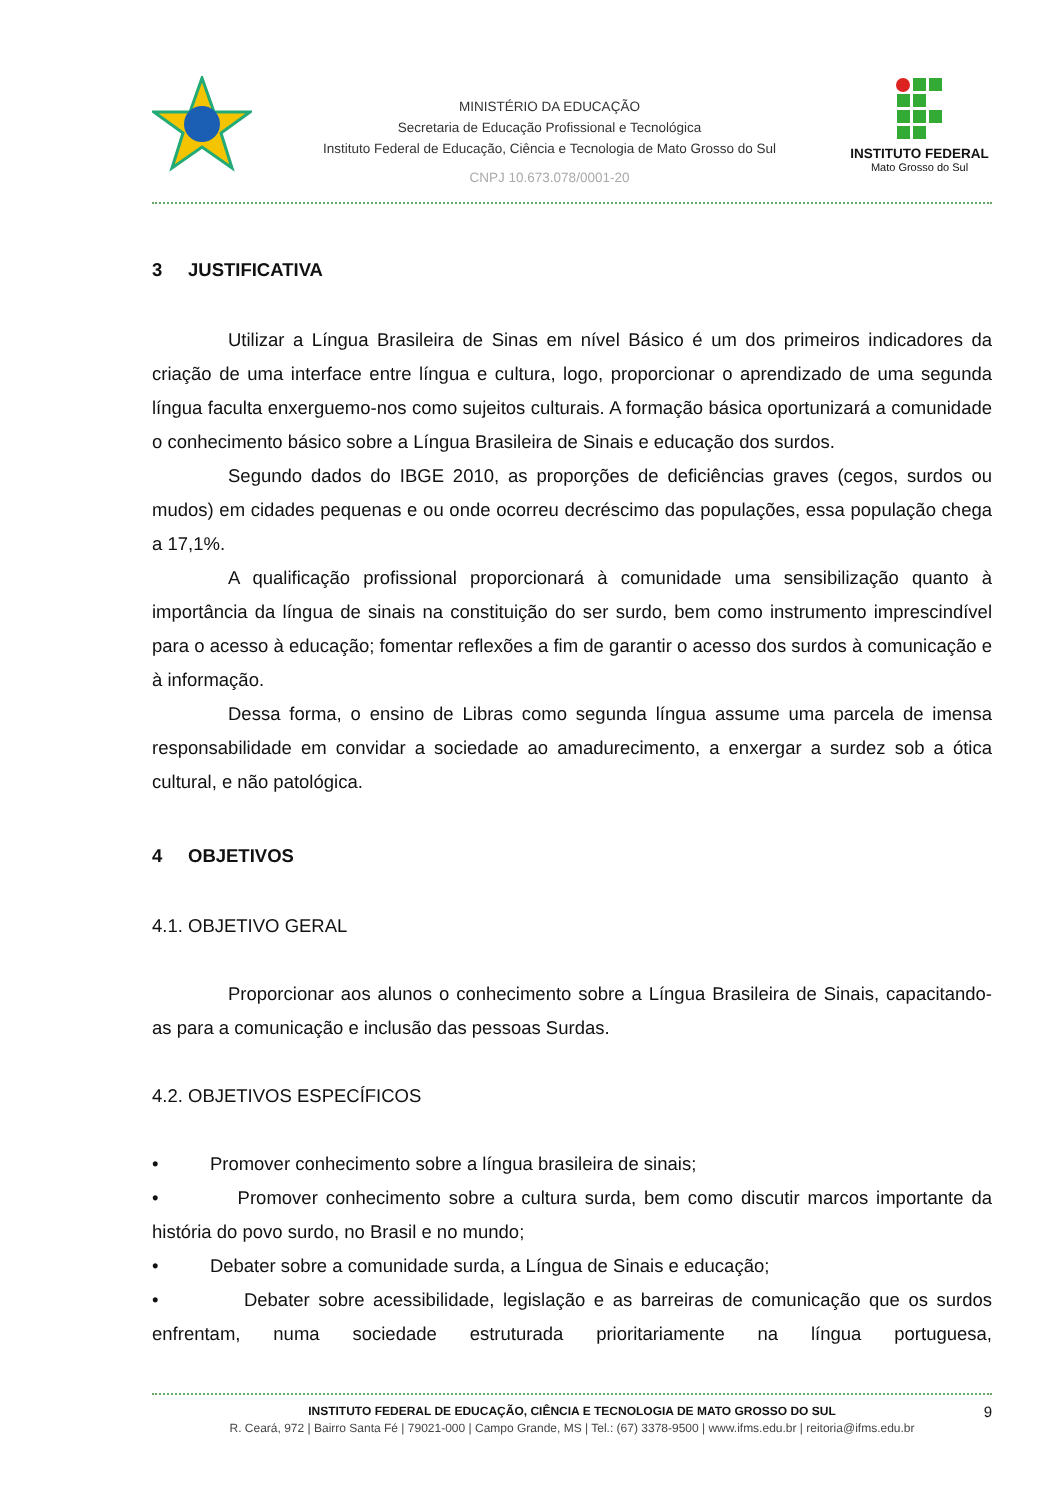MINISTÉRIO DA EDUCAÇÃO
Secretaria de Educação Profissional e Tecnológica
Instituto Federal de Educação, Ciência e Tecnologia de Mato Grosso do Sul
CNPJ 10.673.078/0001-20
INSTITUTO FEDERAL
Mato Grosso do Sul
3 JUSTIFICATIVA
Utilizar a Língua Brasileira de Sinas em nível Básico é um dos primeiros indicadores da criação de uma interface entre língua e cultura, logo, proporcionar o aprendizado de uma segunda língua faculta enxerguemo-nos como sujeitos culturais. A formação básica oportunizará a comunidade o conhecimento básico sobre a Língua Brasileira de Sinais e educação dos surdos.
Segundo dados do IBGE 2010, as proporções de deficiências graves (cegos, surdos ou mudos) em cidades pequenas e ou onde ocorreu decréscimo das populações, essa população chega a 17,1%.
A qualificação profissional proporcionará à comunidade uma sensibilização quanto à importância da língua de sinais na constituição do ser surdo, bem como instrumento imprescindível para o acesso à educação; fomentar reflexões a fim de garantir o acesso dos surdos à comunicação e à informação.
Dessa forma, o ensino de Libras como segunda língua assume uma parcela de imensa responsabilidade em convidar a sociedade ao amadurecimento, a enxergar a surdez sob a ótica cultural, e não patológica.
4 OBJETIVOS
4.1. OBJETIVO GERAL
Proporcionar aos alunos o conhecimento sobre a Língua Brasileira de Sinais, capacitando-as para a comunicação e inclusão das pessoas Surdas.
4.2. OBJETIVOS ESPECÍFICOS
• Promover conhecimento sobre a língua brasileira de sinais;
• Promover conhecimento sobre a cultura surda, bem como discutir marcos importante da história do povo surdo, no Brasil e no mundo;
• Debater sobre a comunidade surda, a Língua de Sinais e educação;
• Debater sobre acessibilidade, legislação e as barreiras de comunicação que os surdos enfrentam, numa sociedade estruturada prioritariamente na língua portuguesa,
INSTITUTO FEDERAL DE EDUCAÇÃO, CIÊNCIA E TECNOLOGIA DE MATO GROSSO DO SUL
R. Ceará, 972 | Bairro Santa Fé | 79021-000 | Campo Grande, MS | Tel.: (67) 3378-9500 | www.ifms.edu.br | reitoria@ifms.edu.br
9